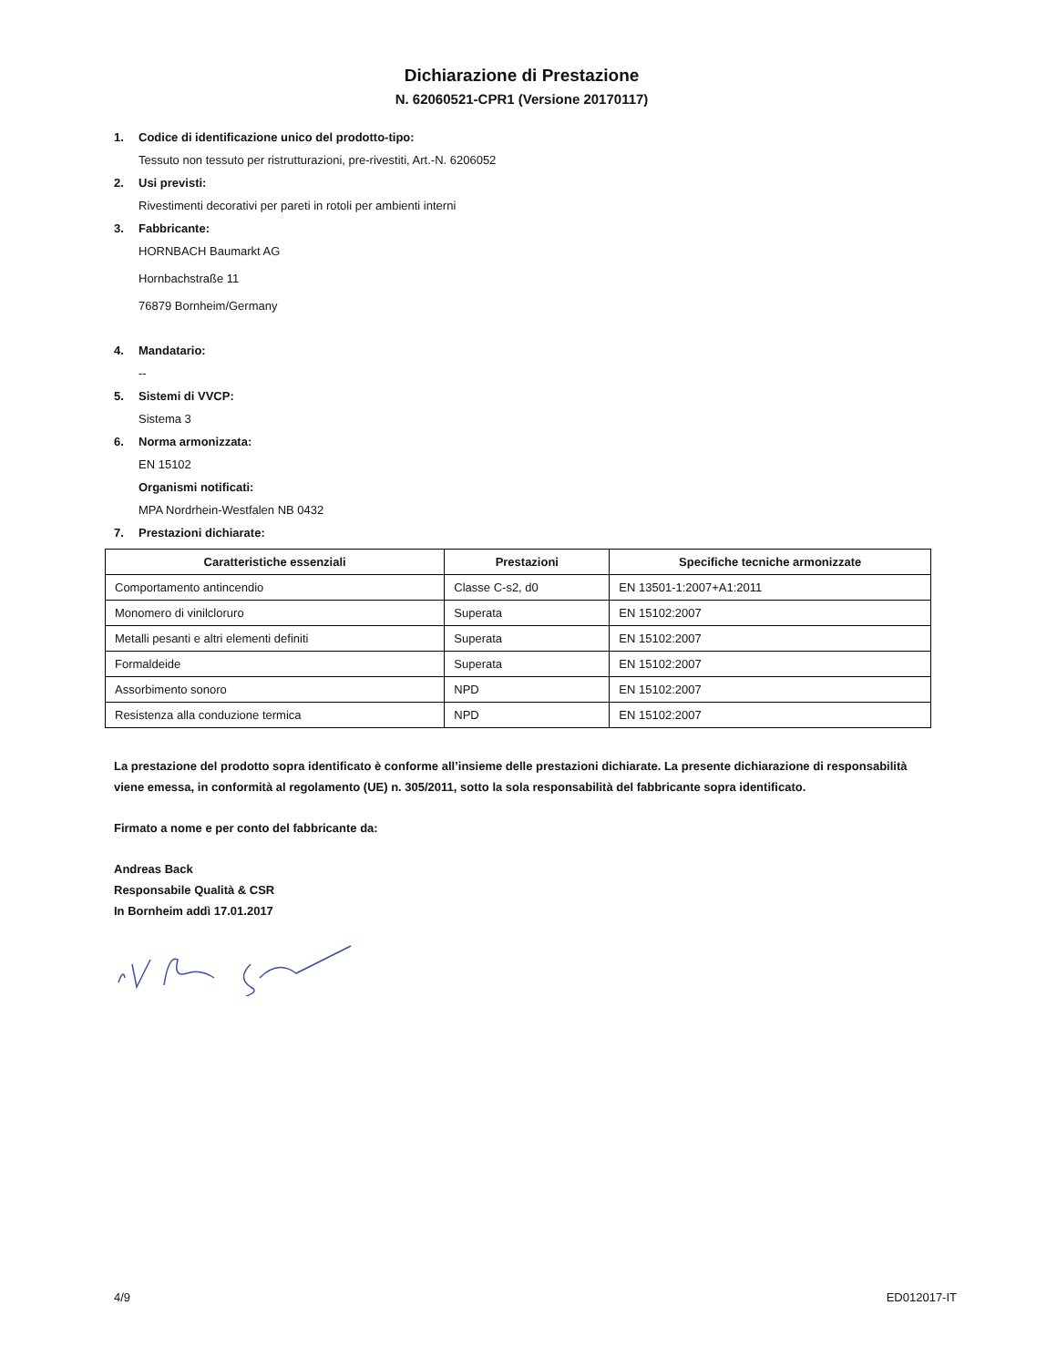Dichiarazione di Prestazione
N. 62060521-CPR1 (Versione 20170117)
1. Codice di identificazione unico del prodotto-tipo:
Tessuto non tessuto per ristrutturazioni, pre-rivestiti, Art.-N. 6206052
2. Usi previsti:
Rivestimenti decorativi per pareti in rotoli per ambienti interni
3. Fabbricante:
HORNBACH Baumarkt AG
Hornbachstraße 11
76879 Bornheim/Germany
4. Mandatario:
--
5. Sistemi di VVCP:
Sistema 3
6. Norma armonizzata:
EN 15102
Organismi notificati:
MPA Nordrhein-Westfalen NB 0432
7. Prestazioni dichiarate:
| Caratteristiche essenziali | Prestazioni | Specifiche tecniche armonizzate |
| --- | --- | --- |
| Comportamento antincendio | Classe C-s2, d0 | EN 13501-1:2007+A1:2011 |
| Monomero di vinilcloruro | Superata | EN 15102:2007 |
| Metalli pesanti e altri elementi definiti | Superata | EN 15102:2007 |
| Formaldeide | Superata | EN 15102:2007 |
| Assorbimento sonoro | NPD | EN 15102:2007 |
| Resistenza alla conduzione termica | NPD | EN 15102:2007 |
La prestazione del prodotto sopra identificato è conforme all’insieme delle prestazioni dichiarate. La presente dichiarazione di responsabilità viene emessa, in conformità al regolamento (UE) n. 305/2011, sotto la sola responsabilità del fabbricante sopra identificato.
Firmato a nome e per conto del fabbricante da:
Andreas Back
Responsabile Qualità & CSR
In Bornheim addì 17.01.2017
4/9 ED012017-IT